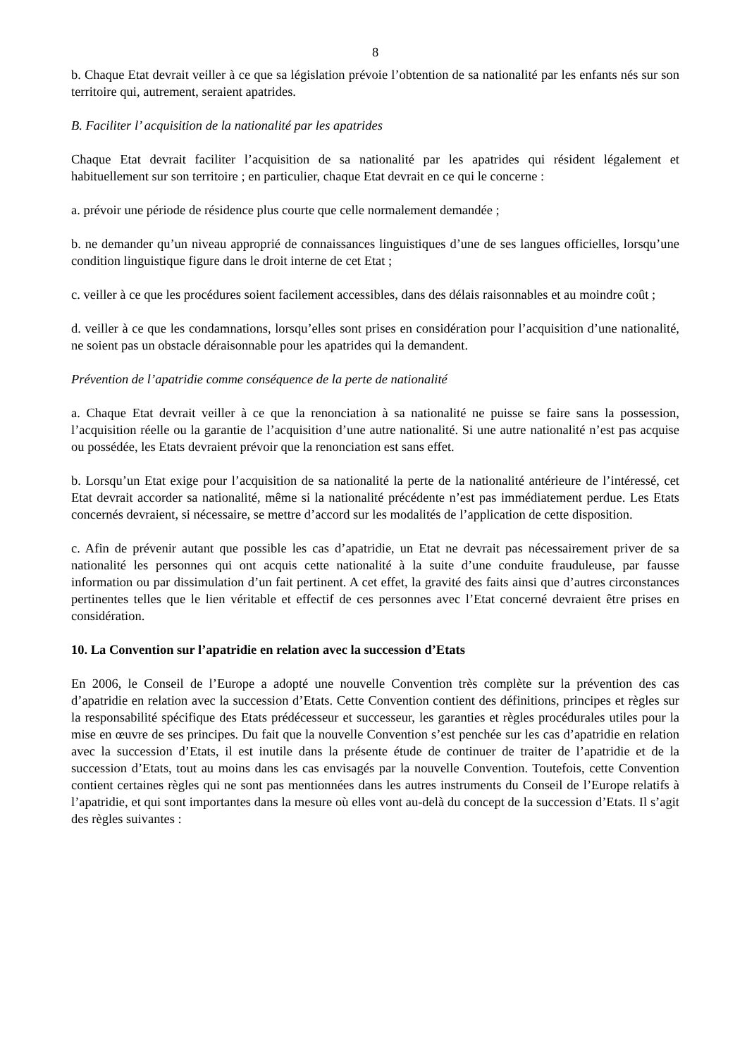8
b. Chaque Etat devrait veiller à ce que sa législation prévoie l’obtention de sa nationalité par les enfants nés sur son territoire qui, autrement, seraient apatrides.
B. Faciliter l’ acquisition de la nationalité par les apatrides
Chaque Etat devrait faciliter l’acquisition de sa nationalité par les apatrides qui résident légalement et habituellement sur son territoire ; en particulier, chaque Etat devrait en ce qui le concerne :
a. prévoir une période de résidence plus courte que celle normalement demandée ;
b. ne demander qu’un niveau approprié de connaissances linguistiques d’une de ses langues officielles, lorsqu’une condition linguistique figure dans le droit interne de cet Etat ;
c. veiller à ce que les procédures soient facilement accessibles, dans des délais raisonnables et au moindre coût ;
d. veiller à ce que les condamnations, lorsqu’elles sont prises en considération pour l’acquisition d’une nationalité, ne soient pas un obstacle déraisonnable pour les apatrides qui la demandent.
Prévention de l’apatridie comme conséquence de la perte de nationalité
a. Chaque Etat devrait veiller à ce que la renonciation à sa nationalité ne puisse se faire sans la possession, l’acquisition réelle ou la garantie de l’acquisition d’une autre nationalité. Si une autre nationalité n’est pas acquise ou possédée, les Etats devraient prévoir que la renonciation est sans effet.
b. Lorsqu’un Etat exige pour l’acquisition de sa nationalité la perte de la nationalité antérieure de l’intéressé, cet Etat devrait accorder sa nationalité, même si la nationalité précédente n’est pas immédiatement perdue. Les Etats concernés devraient, si nécessaire, se mettre d’accord sur les modalités de l’application de cette disposition.
c. Afin de prévenir autant que possible les cas d’apatridie, un Etat ne devrait pas nécessairement priver de sa nationalité les personnes qui ont acquis cette nationalité à la suite d’une conduite frauduleuse, par fausse information ou par dissimulation d’un fait pertinent. A cet effet, la gravité des faits ainsi que d’autres circonstances pertinentes telles que le lien véritable et effectif de ces personnes avec l’Etat concerné devraient être prises en considération.
10. La Convention sur l’apatridie en relation avec la succession d’Etats
En 2006, le Conseil de l’Europe a adopté une nouvelle Convention très complète sur la prévention des cas d’apatridie en relation avec la succession d’Etats. Cette Convention contient des définitions, principes et règles sur la responsabilité spécifique des Etats prédécesseur et successeur, les garanties et règles procédurales utiles pour la mise en œuvre de ses principes. Du fait que la nouvelle Convention s’est penchée sur les cas d’apatridie en relation avec la succession d’Etats, il est inutile dans la présente étude de continuer de traiter de l’apatridie et de la succession d’Etats, tout au moins dans les cas envisagés par la nouvelle Convention. Toutefois, cette Convention contient certaines règles qui ne sont pas mentionnées dans les autres instruments du Conseil de l’Europe relatifs à l’apatridie, et qui sont importantes dans la mesure où elles vont au-delà du concept de la succession d’Etats. Il s’agit des règles suivantes :